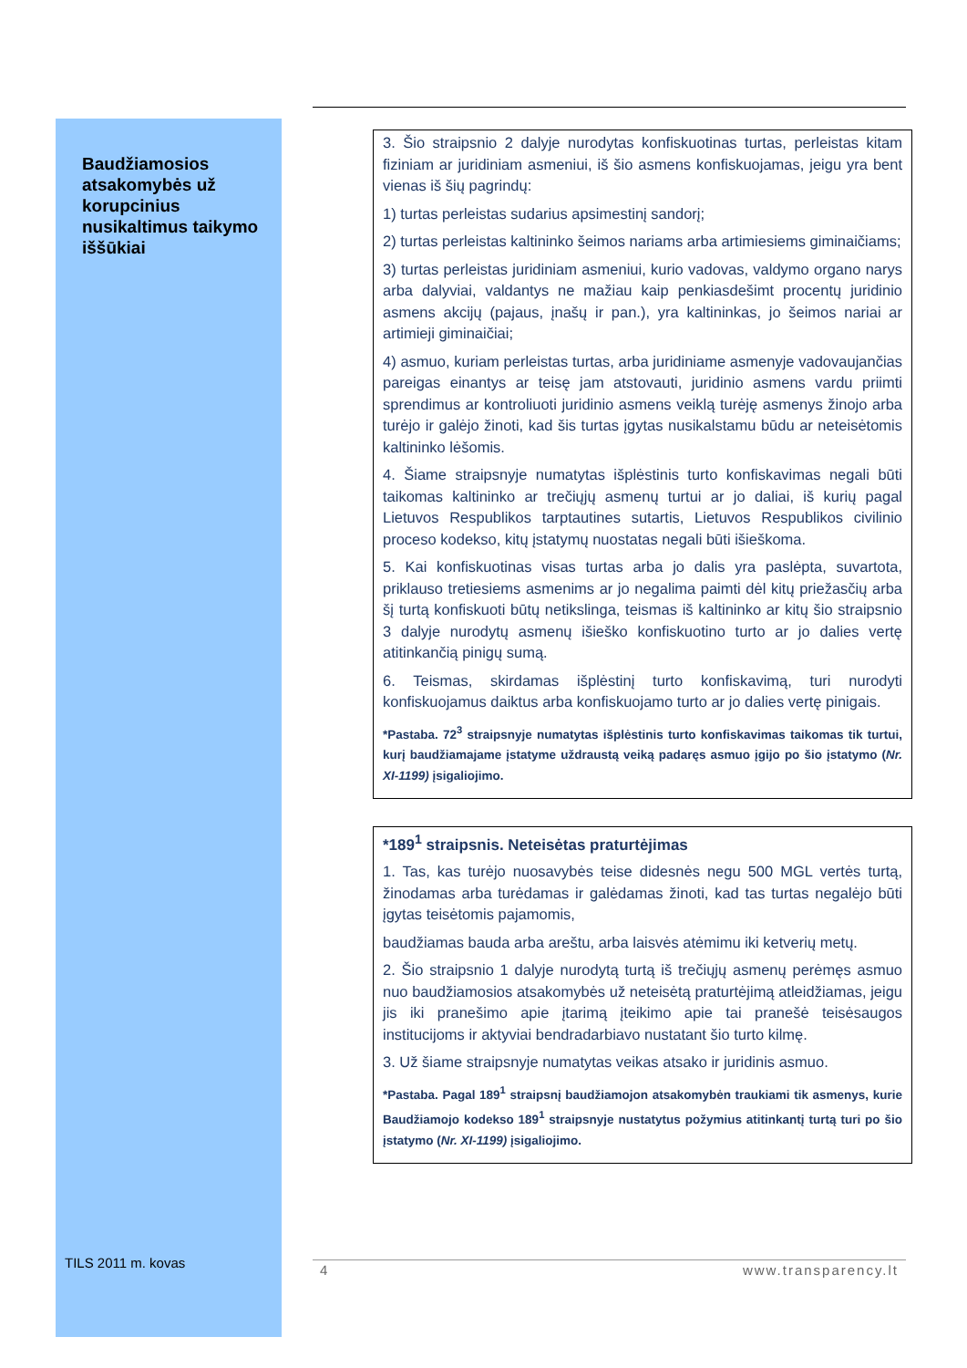Baudžiamosios atsakomybės už korupcinius nusikaltimus taikymo iššūkiai
3. Šio straipsnio 2 dalyje nurodytas konfiskuotinas turtas, perleistas kitam fiziniam ar juridiniam asmeniui, iš šio asmens konfiskuojamas, jeigu yra bent vienas iš šių pagrindų:
1) turtas perleistas sudarius apsimestinį sandorį;
2) turtas perleistas kaltininko šeimos nariams arba artimiesiems giminaičiams;
3) turtas perleistas juridiniam asmeniui, kurio vadovas, valdymo organo narys arba dalyviai, valdantys ne mažiau kaip penkiasdešimt procentų juridinio asmens akcijų (pajaus, įnašų ir pan.), yra kaltininkas, jo šeimos nariai ar artimieji giminaičiai;
4) asmuo, kuriam perleistas turtas, arba juridiniame asmenyje vadovaujančias pareigas einantys ar teisę jam atstovauti, juridinio asmens vardu priimti sprendimus ar kontroliuoti juridinio asmens veiklą turėję asmenys žinojo arba turėjo ir galėjo žinoti, kad šis turtas įgytas nusikalstamu būdu ar neteisėtomis kaltininko lėšomis.
4. Šiame straipsnyje numatytas išplėstinis turto konfiskavimas negali būti taikomas kaltininko ar trečiųjų asmenų turtui ar jo daliai, iš kurių pagal Lietuvos Respublikos tarptautines sutartis, Lietuvos Respublikos civilinio proceso kodekso, kitų įstatymų nuostatas negali būti išieškoma.
5. Kai konfiskuotinas visas turtas arba jo dalis yra paslėpta, suvartota, priklauso tretiesiems asmenims ar jo negalima paimti dėl kitų priežasčių arba šį turtą konfiskuoti būtų netikslinga, teismas iš kaltininko ar kitų šio straipsnio 3 dalyje nurodytų asmenų išieško konfiskuotino turto ar jo dalies vertę atitinkančią pinigų sumą.
6. Teismas, skirdamas išplėstinį turto konfiskavimą, turi nurodyti konfiskuojamus daiktus arba konfiskuojamo turto ar jo dalies vertę pinigais.
*Pastaba. 72<sup>3</sup> straipsnyje numatytas išplėstinis turto konfiskavimas taikomas tik turtui, kurį baudžiamajame įstatyme uždraustą veiką padaręs asmuo įgijo po šio įstatymo (Nr. XI-1199) įsigaliojimo.
*189<sup>1</sup> straipsnis. Neteisėtas praturtėjimas
1. Tas, kas turėjo nuosavybės teise didesnės negu 500 MGL vertės turtą, žinodamas arba turėdamas ir galėdamas žinoti, kad tas turtas negalėjo būti įgytas teisėtomis pajamomis,
baudžiamas bauda arba areštu, arba laisvės atėmimu iki ketverių metų.
2. Šio straipsnio 1 dalyje nurodytą turtą iš trečiųjų asmenų perėmęs asmuo nuo baudžiamosios atsakomybės už neteisėtą praturtėjimą atleidžiamas, jeigu jis iki pranešimo apie įtarimą įteikimo apie tai pranešė teisėsaugos institucijoms ir aktyviai bendradarbiavo nustatant šio turto kilmę.
3. Už šiame straipsnyje numatytas veikas atsako ir juridinis asmuo.
*Pastaba. Pagal 189<sup>1</sup> straipsnį baudžiamojon atsakomybėn traukiami tik asmenys, kurie Baudžiamojo kodekso 189<sup>1</sup> straipsnyje nustatytus požymius atitinkantį turtą turi po šio įstatymo (Nr. XI-1199) įsigaliojimo.
TILS 2011 m. kovas 4 www.transparency.lt